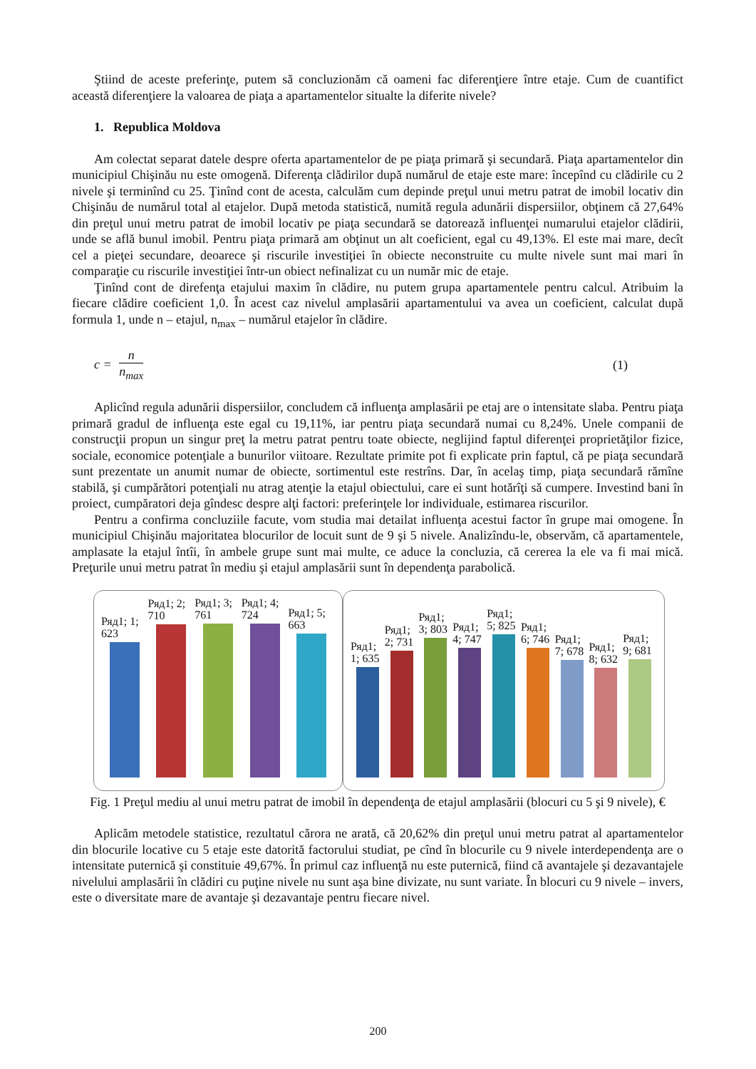Ştiind de aceste preferinţe, putem să concluzionăm că oameni fac diferenţiere între etaje. Cum de cuantifict această diferenţiere la valoarea de piaţa a apartamentelor situalte la diferite nivele?
1. Republica Moldova
Am colectat separat datele despre oferta apartamentelor de pe piaţa primară şi secundară. Piaţa apartamentelor din municipiul Chişinău nu este omogenă. Diferenţa clădirilor după numărul de etaje este mare: începînd cu clădirile cu 2 nivele şi terminînd cu 25. Ţinînd cont de acesta, calculăm cum depinde preţul unui metru patrat de imobil locativ din Chişinău de numărul total al etajelor. După metoda statistică, numită regula adunării dispersiilor, obţinem că 27,64% din preţul unui metru patrat de imobil locativ pe piaţa secundară se datorează influenţei numarului etajelor clădirii, unde se află bunul imobil. Pentru piaţa primară am obţinut un alt coeficient, egal cu 49,13%. El este mai mare, decît cel a pieţei secundare, deoarece şi riscurile investiţiei în obiecte neconstruite cu multe nivele sunt mai mari în comparaţie cu riscurile investiţiei într-un obiect nefinalizat cu un număr mic de etaje.
Ţinînd cont de direfenţa etajului maxim în clădire, nu putem grupa apartamentele pentru calcul. Atribuim la fiecare clădire coeficient 1,0. În acest caz nivelul amplasării apartamentului va avea un coeficient, calculat după formula 1, unde n – etajul, n<sub>max</sub> – numărul etajelor în clădire.
c = n n<sub>max</sub> (1)
Aplicînd regula adunării dispersiilor, concludem că influenţa amplasării pe etaj are o intensitate slaba. Pentru piaţa primară gradul de influenţa este egal cu 19,11%, iar pentru piaţa secundară numai cu 8,24%. Unele companii de construcţii propun un singur preţ la metru patrat pentru toate obiecte, neglijind faptul diferenţei proprietăţilor fizice, sociale, economice potenţiale a bunurilor viitoare. Rezultate primite pot fi explicate prin faptul, că pe piaţa secundară sunt prezentate un anumit numar de obiecte, sortimentul este restrîns. Dar, în acelaş timp, piaţa secundară rămîne stabilă, şi cumpărători potenţiali nu atrag atenţie la etajul obiectului, care ei sunt hotărîţi să cumpere. Investind bani în proiect, cumpăratori deja gîndesc despre alţi factori: preferinţele lor individuale, estimarea riscurilor.
Pentru a confirma concluziile facute, vom studia mai detailat influenţa acestui factor în grupe mai omogene. În municipiul Chişinău majoritatea blocurilor de locuit sunt de 9 şi 5 nivele. Analizîndu-le, observăm, că apartamentele, amplasate la etajul întîi, în ambele grupe sunt mai multe, ce aduce la concluzia, că cererea la ele va fi mai mică. Preţurile unui metru patrat în mediu şi etajul amplasării sunt în dependenţa parabolică.
Ряд1; 1; 623
Ряд1; 2; 710
Ряд1; 3; 761
Ряд1; 4; 724
Ряд1; 5; 663
Ряд1; 1; 635
Ряд1; 2; 731
Ряд1; 3; 803
Ряд1; 4; 747
Ряд1; 5; 825
Ряд1; 6; 746
Ряд1; 7; 678
Ряд1; 8; 632
Ряд1; 9; 681
Fig. 1 Preţul mediu al unui metru patrat de imobil în dependenţa de etajul amplasării (blocuri cu 5 şi 9 nivele), €
Aplicăm metodele statistice, rezultatul cărora ne arată, că 20,62% din preţul unui metru patrat al apartamentelor din blocurile locative cu 5 etaje este datorită factorului studiat, pe cînd în blocurile cu 9 nivele interdependenţa are o intensitate puternică şi constituie 49,67%. În primul caz influenţă nu este puternică, fiind că avantajele şi dezavantajele nivelului amplasării în clădiri cu puţine nivele nu sunt aşa bine divizate, nu sunt variate. În blocuri cu 9 nivele – invers, este o diversitate mare de avantaje şi dezavantaje pentru fiecare nivel.
200